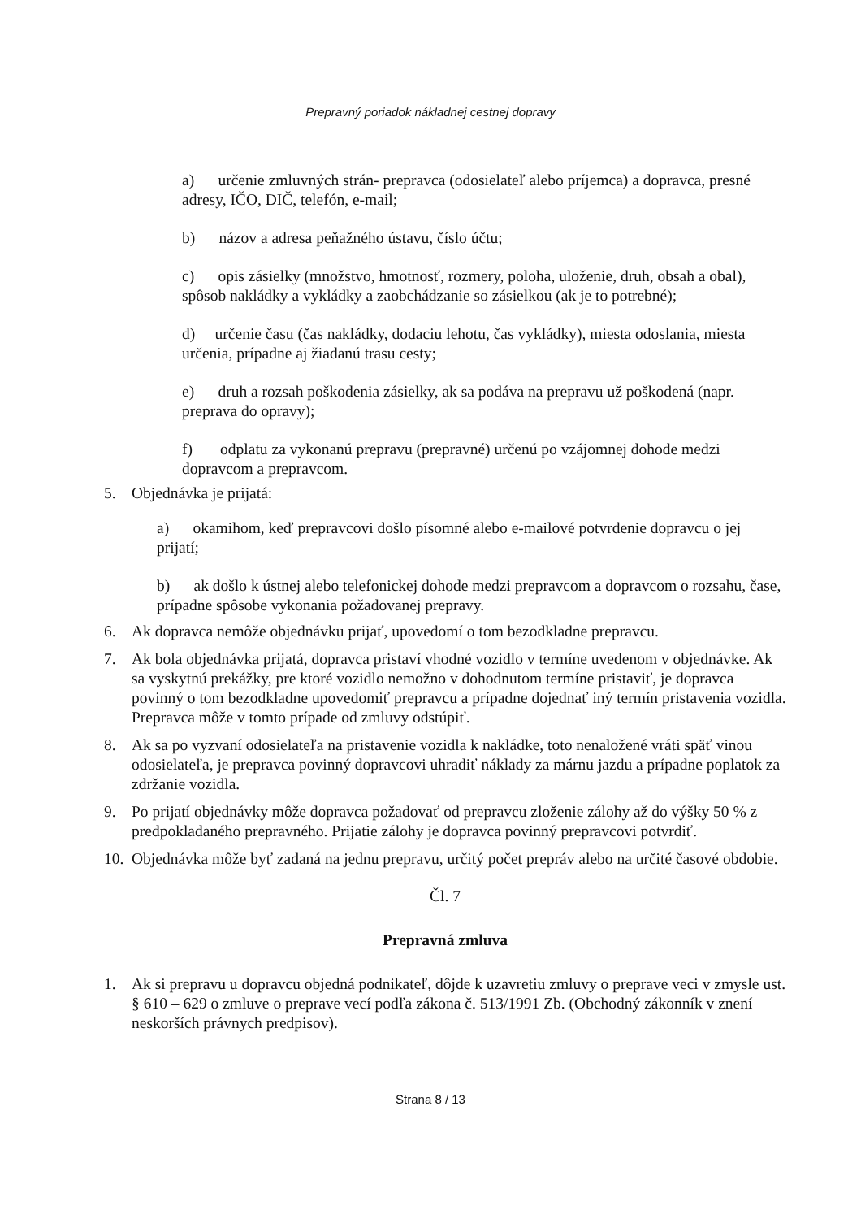Prepravný poriadok nákladnej cestnej dopravy
a) určenie zmluvných strán- prepravca (odosielateľ alebo príjemca) a dopravca, presné adresy, IČO, DIČ, telefón, e-mail;
b) názov a adresa peňažného ústavu, číslo účtu;
c) opis zásielky (množstvo, hmotnosť, rozmery, poloha, uloženie, druh, obsah a obal), spôsob nakládky a vykládky a zaobchádzanie so zásielkou (ak je to potrebné);
d) určenie času (čas nakládky, dodaciu lehotu, čas vykládky), miesta odoslania, miesta určenia, prípadne aj žiadanú trasu cesty;
e) druh a rozsah poškodenia zásielky, ak sa podáva na prepravu už poškodená (napr. preprava do opravy);
f) odplatu za vykonanú prepravu (prepravné) určenú po vzájomnej dohode medzi dopravcom a prepravcom.
5. Objednávka je prijatá:
a) okamihom, keď prepravcovi došlo písomné alebo e-mailové potvrdenie dopravcu o jej prijatí;
b) ak došlo k ústnej alebo telefonickej dohode medzi prepravcom a dopravcom o rozsahu, čase, prípadne spôsobe vykonania požadovanej prepravy.
6. Ak dopravca nemôže objednávku prijať, upovedomí o tom bezodkladne prepravcu.
7. Ak bola objednávka prijatá, dopravca pristaví vhodné vozidlo v termíne uvedenom v objednávke. Ak sa vyskytnú prekážky, pre ktoré vozidlo nemožno v dohodnutom termíne pristaviť, je dopravca povinný o tom bezodkladne upovedomiť prepravcu a prípadne dojednať iný termín pristavenia vozidla. Prepravca môže v tomto prípade od zmluvy odstúpiť.
8. Ak sa po vyzvaní odosielateľa na pristavenie vozidla k nakládke, toto nenaložené vráti späť vinou odosielateľa, je prepravca povinný dopravcovi uhradiť náklady za márnu jazdu a prípadne poplatok za zdržanie vozidla.
9. Po prijatí objednávky môže dopravca požadovať od prepravcu zloženie zálohy až do výšky 50 % z predpokladaného prepravného. Prijatie zálohy je dopravca povinný prepravcovi potvrdiť.
10. Objednávka môže byť zadaná na jednu prepravu, určitý počet prepráv alebo na určité časové obdobie.
Čl. 7
Prepravná zmluva
1. Ak si prepravu u dopravcu objedná podnikateľ, dôjde k uzavretiu zmluvy o preprave veci v zmysle ust. § 610 – 629 o zmluve o preprave vecí podľa zákona č. 513/1991 Zb. (Obchodný zákonník v znení neskorších právnych predpisov).
Strana 8 / 13